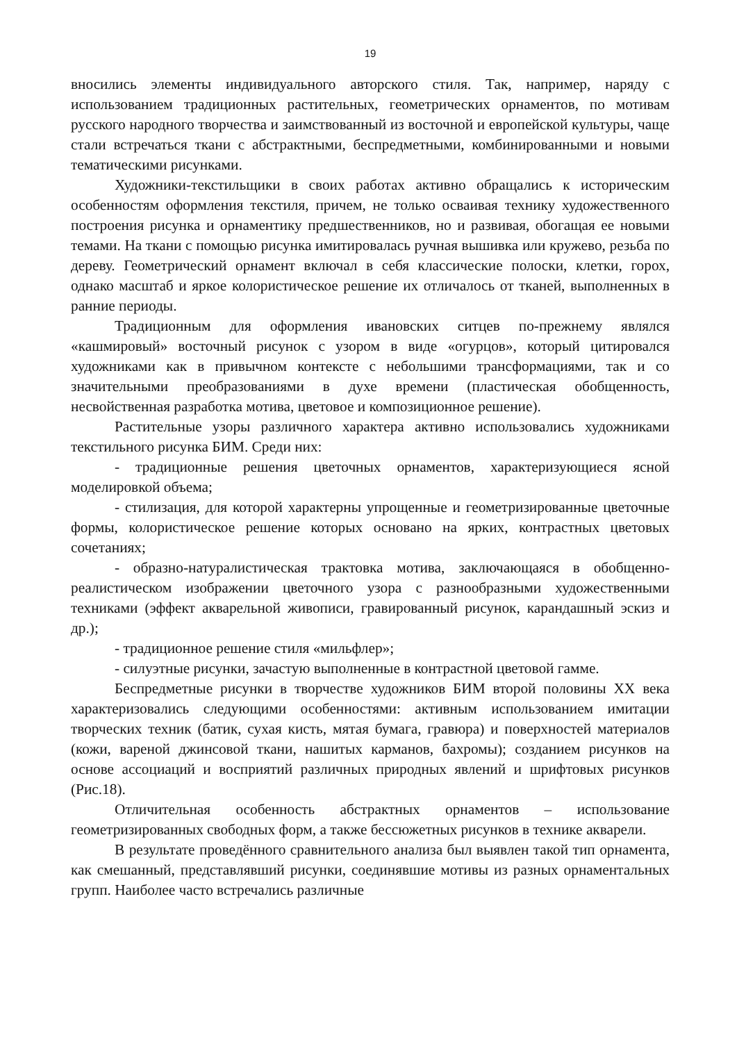19
вносились элементы индивидуального авторского стиля. Так, например, наряду с использованием традиционных растительных, геометрических орнаментов, по мотивам русского народного творчества и заимствованный из восточной и европейской культуры, чаще стали встречаться ткани с абстрактными, беспредметными, комбинированными и новыми тематическими рисунками.
Художники-текстильщики в своих работах активно обращались к историческим особенностям оформления текстиля, причем, не только осваивая технику художественного построения рисунка и орнаментику предшественников, но и развивая, обогащая ее новыми темами. На ткани с помощью рисунка имитировалась ручная вышивка или кружево, резьба по дереву. Геометрический орнамент включал в себя классические полоски, клетки, горох, однако масштаб и яркое колористическое решение их отличалось от тканей, выполненных в ранние периоды.
Традиционным для оформления ивановских ситцев по-прежнему являлся «кашмировый» восточный рисунок с узором в виде «огурцов», который цитировался художниками как в привычном контексте с небольшими трансформациями, так и со значительными преобразованиями в духе времени (пластическая обобщенность, несвойственная разработка мотива, цветовое и композиционное решение).
Растительные узоры различного характера активно использовались художниками текстильного рисунка БИМ. Среди них:
- традиционные решения цветочных орнаментов, характеризующиеся ясной моделировкой объема;
- стилизация, для которой характерны упрощенные и геометризированные цветочные формы, колористическое решение которых основано на ярких, контрастных цветовых сочетаниях;
- образно-натуралистическая трактовка мотива, заключающаяся в обобщенно-реалистическом изображении цветочного узора с разнообразными художественными техниками (эффект акварельной живописи, гравированный рисунок, карандашный эскиз и др.);
- традиционное решение стиля «мильфлер»;
- силуэтные рисунки, зачастую выполненные в контрастной цветовой гамме.
Беспредметные рисунки в творчестве художников БИМ второй половины XX века характеризовались следующими особенностями: активным использованием имитации творческих техник (батик, сухая кисть, мятая бумага, гравюра) и поверхностей материалов (кожи, вареной джинсовой ткани, нашитых карманов, бахромы); созданием рисунков на основе ассоциаций и восприятий различных природных явлений и шрифтовых рисунков (Рис.18).
Отличительная особенность абстрактных орнаментов – использование геометризированных свободных форм, а также бессюжетных рисунков в технике акварели.
В результате проведённого сравнительного анализа был выявлен такой тип орнамента, как смешанный, представлявший рисунки, соединявшие мотивы из разных орнаментальных групп. Наиболее часто встречались различные